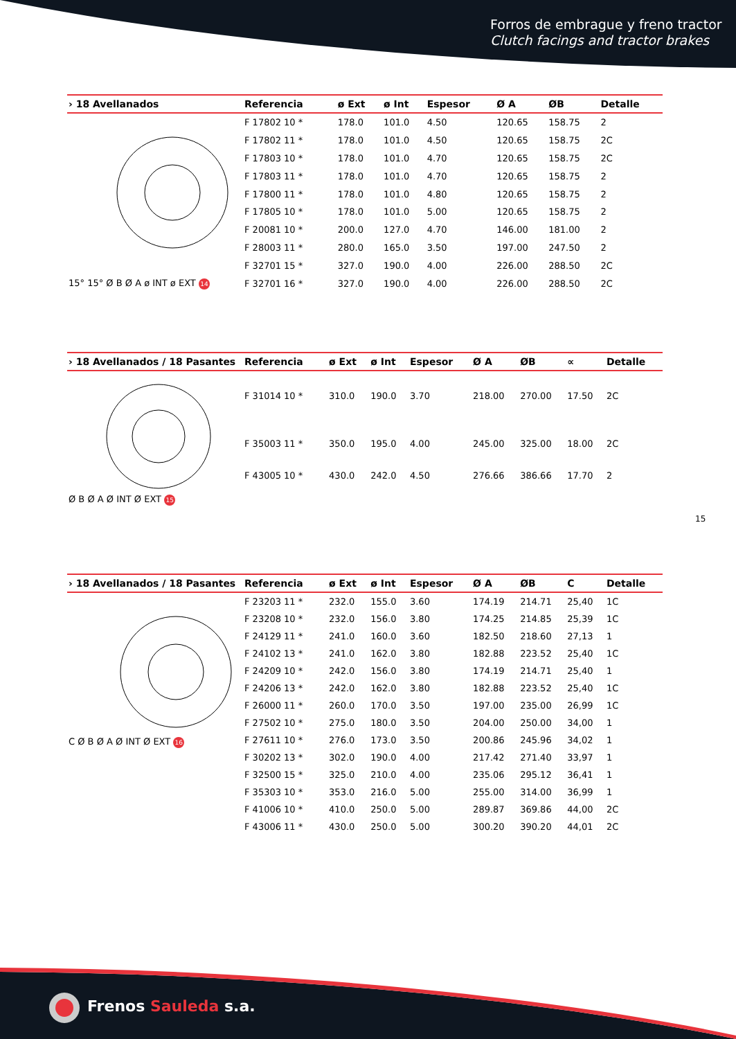Forros de embrague y freno tractor
Clutch facings and tractor brakes
| › 18 Avellanados | Referencia | ø Ext | ø Int | Espesor | Ø A | ØB | Detalle |
| --- | --- | --- | --- | --- | --- | --- | --- |
| 15° 15° Ø B Ø A ø INT ø EXT 14 | F 17802 10 * | 178.0 | 101.0 | 4.50 | 120.65 | 158.75 | 2 |
| | F 17802 11 * | 178.0 | 101.0 | 4.50 | 120.65 | 158.75 | 2C |
| | F 17803 10 * | 178.0 | 101.0 | 4.70 | 120.65 | 158.75 | 2C |
| | F 17803 11 * | 178.0 | 101.0 | 4.70 | 120.65 | 158.75 | 2 |
| | F 17800 11 * | 178.0 | 101.0 | 4.80 | 120.65 | 158.75 | 2 |
| | F 17805 10 * | 178.0 | 101.0 | 5.00 | 120.65 | 158.75 | 2 |
| | F 20081 10 * | 200.0 | 127.0 | 4.70 | 146.00 | 181.00 | 2 |
| | F 28003 11 * | 280.0 | 165.0 | 3.50 | 197.00 | 247.50 | 2 |
| | F 32701 15 * | 327.0 | 190.0 | 4.00 | 226.00 | 288.50 | 2C |
| | F 32701 16 * | 327.0 | 190.0 | 4.00 | 226.00 | 288.50 | 2C |
| › 18 Avellanados / 18 Pasantes | Referencia | ø Ext | ø Int | Espesor | Ø A | ØB | ∝ | Detalle |
| --- | --- | --- | --- | --- | --- | --- | --- | --- |
| Ø B Ø A Ø INT Ø EXT 15 | F 31014 10 * | 310.0 | 190.0 | 3.70 | 218.00 | 270.00 | 17.50 | 2C |
| | F 35003 11 * | 350.0 | 195.0 | 4.00 | 245.00 | 325.00 | 18.00 | 2C |
| | F 43005 10 * | 430.0 | 242.0 | 4.50 | 276.66 | 386.66 | 17.70 | 2 |
15
| › 18 Avellanados / 18 Pasantes | Referencia | ø Ext | ø Int | Espesor | Ø A | ØB | C | Detalle |
| --- | --- | --- | --- | --- | --- | --- | --- | --- |
| C Ø B Ø A Ø INT Ø EXT 16 | F 23203 11 * | 232.0 | 155.0 | 3.60 | 174.19 | 214.71 | 25,40 | 1C |
| | F 23208 10 * | 232.0 | 156.0 | 3.80 | 174.25 | 214.85 | 25,39 | 1C |
| | F 24129 11 * | 241.0 | 160.0 | 3.60 | 182.50 | 218.60 | 27,13 | 1 |
| | F 24102 13 * | 241.0 | 162.0 | 3.80 | 182.88 | 223.52 | 25,40 | 1C |
| | F 24209 10 * | 242.0 | 156.0 | 3.80 | 174.19 | 214.71 | 25,40 | 1 |
| | F 24206 13 * | 242.0 | 162.0 | 3.80 | 182.88 | 223.52 | 25,40 | 1C |
| | F 26000 11 * | 260.0 | 170.0 | 3.50 | 197.00 | 235.00 | 26,99 | 1C |
| | F 27502 10 * | 275.0 | 180.0 | 3.50 | 204.00 | 250.00 | 34,00 | 1 |
| | F 27611 10 * | 276.0 | 173.0 | 3.50 | 200.86 | 245.96 | 34,02 | 1 |
| | F 30202 13 * | 302.0 | 190.0 | 4.00 | 217.42 | 271.40 | 33,97 | 1 |
| | F 32500 15 * | 325.0 | 210.0 | 4.00 | 235.06 | 295.12 | 36,41 | 1 |
| | F 35303 10 * | 353.0 | 216.0 | 5.00 | 255.00 | 314.00 | 36,99 | 1 |
| | F 41006 10 * | 410.0 | 250.0 | 5.00 | 289.87 | 369.86 | 44,00 | 2C |
| | F 43006 11 * | 430.0 | 250.0 | 5.00 | 300.20 | 390.20 | 44,01 | 2C |
Frenos Sauleda s.a.